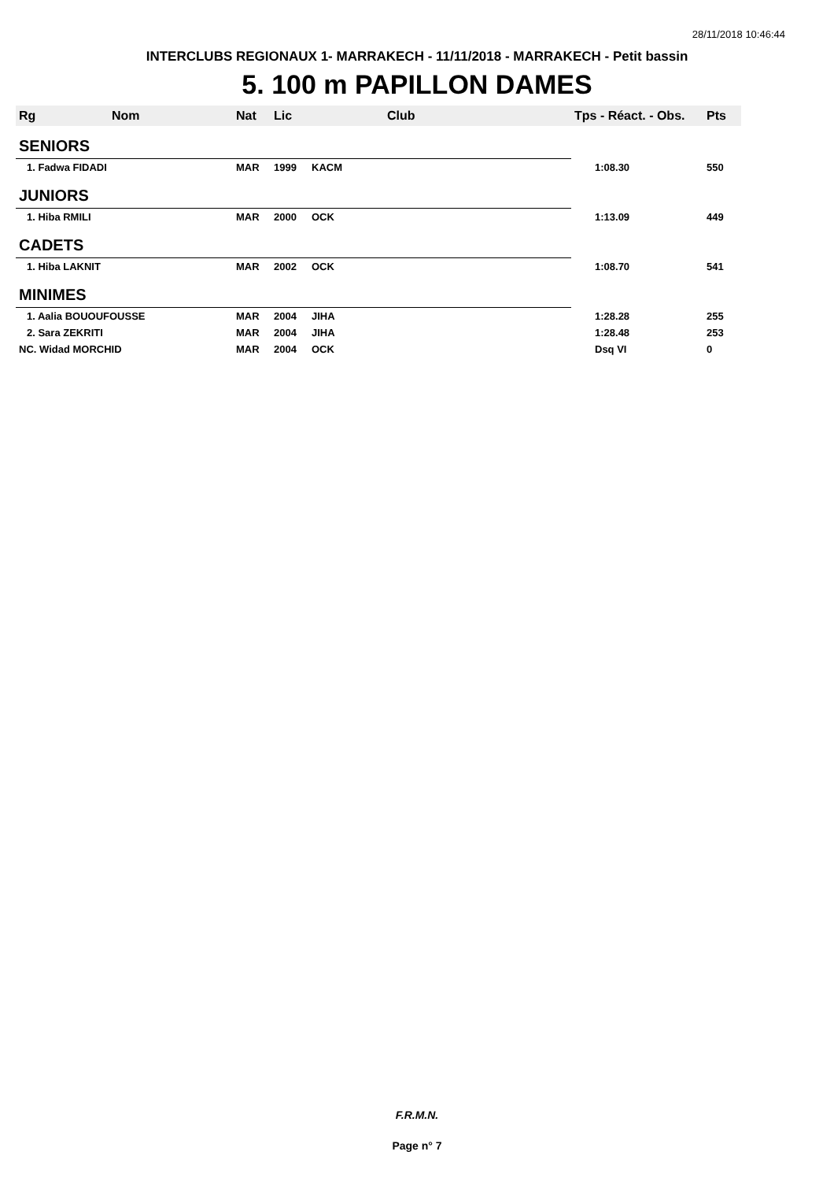28/11/2018 10:46:44
INTERCLUBS REGIONAUX 1- MARRAKECH - 11/11/2018 - MARRAKECH - Petit bassin
5. 100 m PAPILLON DAMES
| Rg | Nom | Nat | Lic | Club | Tps - Réact. - Obs. | Pts |
| --- | --- | --- | --- | --- | --- | --- |
| SENIORS | | | | | | |
| 1. Fadwa FIDADI | | MAR | 1999 | KACM | 1:08.30 | 550 |
| JUNIORS | | | | | | |
| 1. Hiba RMILI | | MAR | 2000 | OCK | 1:13.09 | 449 |
| CADETS | | | | | | |
| 1. Hiba LAKNIT | | MAR | 2002 | OCK | 1:08.70 | 541 |
| MINIMES | | | | | | |
| 1. Aalia BOUOUFOUSSE | | MAR | 2004 | JIHA | 1:28.28 | 255 |
| 2. Sara ZEKRITI | | MAR | 2004 | JIHA | 1:28.48 | 253 |
| NC. Widad MORCHID | | MAR | 2004 | OCK | Dsq VI | 0 |
F.R.M.N.
Page n° 7